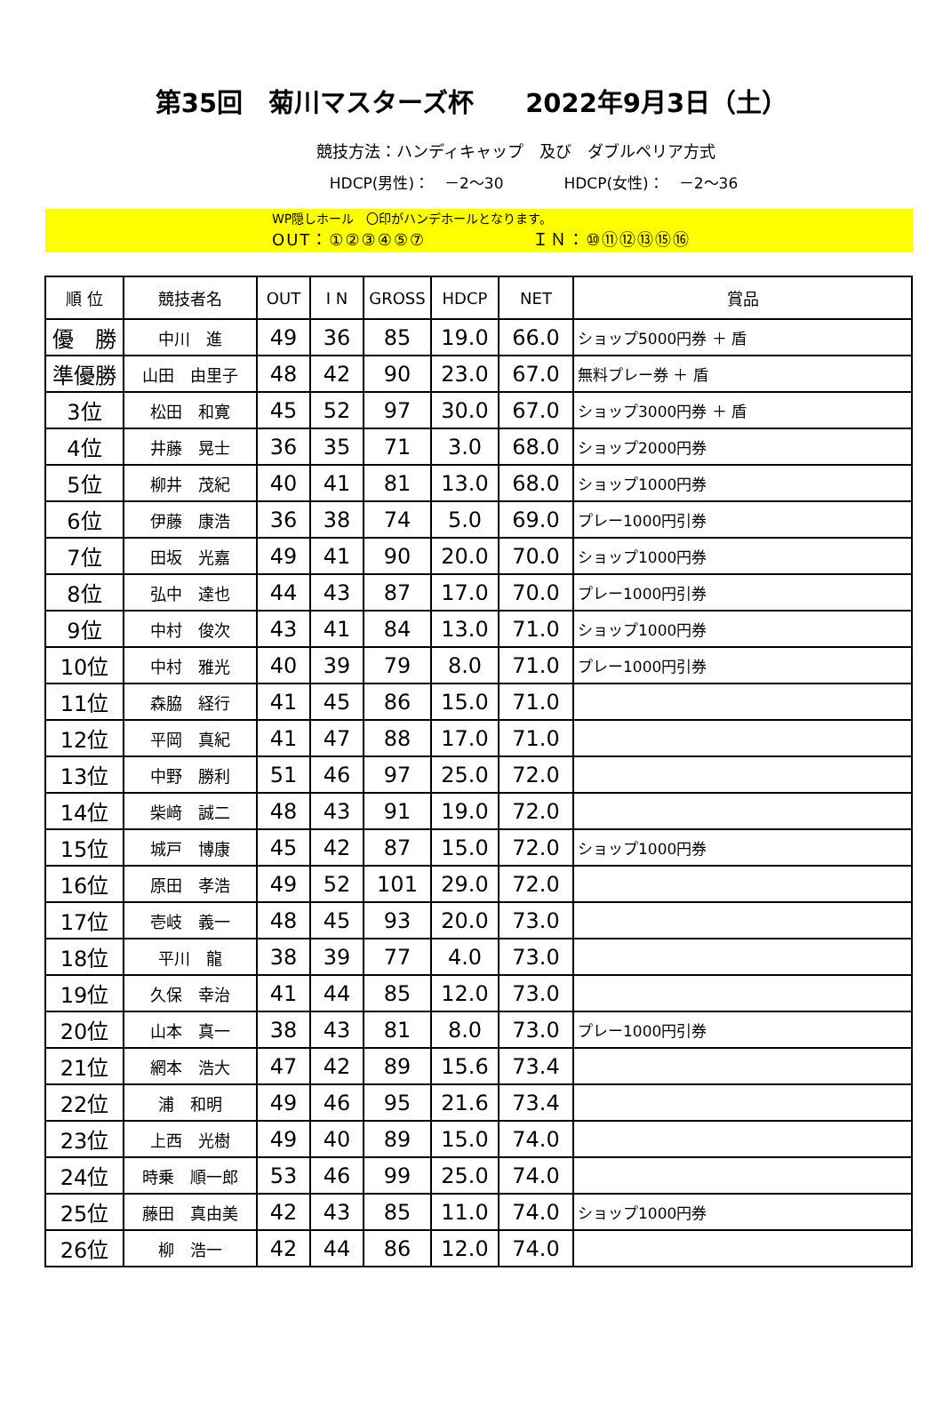第35回　菊川マスターズ杯　　2022年9月3日（土）
競技方法：ハンディキャップ　及び　ダブルペリア方式
HDCP(男性)：　－2～30　　　　HDCP(女性)：　－2～36
WP隠しホール　〇印がハンデホールとなります。
OUT：①②③④⑤⑦　　　　　　ＩＮ：⑩⑪⑫⑬⑮⑯
| 順 位 | 競技者名 | OUT | I N | GROSS | HDCP | NET | 賞品 |
| --- | --- | --- | --- | --- | --- | --- | --- |
| 優 勝 | 中川 進 | 49 | 36 | 85 | 19.0 | 66.0 | ショップ5000円券 ＋ 盾 |
| 準優勝 | 山田 由里子 | 48 | 42 | 90 | 23.0 | 67.0 | 無料プレー券 ＋ 盾 |
| 3位 | 松田 和寛 | 45 | 52 | 97 | 30.0 | 67.0 | ショップ3000円券 ＋ 盾 |
| 4位 | 井藤 晃士 | 36 | 35 | 71 | 3.0 | 68.0 | ショップ2000円券 |
| 5位 | 柳井 茂紀 | 40 | 41 | 81 | 13.0 | 68.0 | ショップ1000円券 |
| 6位 | 伊藤 康浩 | 36 | 38 | 74 | 5.0 | 69.0 | プレー1000円引券 |
| 7位 | 田坂 光嘉 | 49 | 41 | 90 | 20.0 | 70.0 | ショップ1000円券 |
| 8位 | 弘中 達也 | 44 | 43 | 87 | 17.0 | 70.0 | プレー1000円引券 |
| 9位 | 中村 俊次 | 43 | 41 | 84 | 13.0 | 71.0 | ショップ1000円券 |
| 10位 | 中村 雅光 | 40 | 39 | 79 | 8.0 | 71.0 | プレー1000円引券 |
| 11位 | 森脇 経行 | 41 | 45 | 86 | 15.0 | 71.0 | |
| 12位 | 平岡 真紀 | 41 | 47 | 88 | 17.0 | 71.0 | |
| 13位 | 中野 勝利 | 51 | 46 | 97 | 25.0 | 72.0 | |
| 14位 | 柴﨑 誠二 | 48 | 43 | 91 | 19.0 | 72.0 | |
| 15位 | 城戸 博康 | 45 | 42 | 87 | 15.0 | 72.0 | ショップ1000円券 |
| 16位 | 原田 孝浩 | 49 | 52 | 101 | 29.0 | 72.0 | |
| 17位 | 壱岐 義一 | 48 | 45 | 93 | 20.0 | 73.0 | |
| 18位 | 平川 龍 | 38 | 39 | 77 | 4.0 | 73.0 | |
| 19位 | 久保 幸治 | 41 | 44 | 85 | 12.0 | 73.0 | |
| 20位 | 山本 真一 | 38 | 43 | 81 | 8.0 | 73.0 | プレー1000円引券 |
| 21位 | 網本 浩大 | 47 | 42 | 89 | 15.6 | 73.4 | |
| 22位 | 浦 和明 | 49 | 46 | 95 | 21.6 | 73.4 | |
| 23位 | 上西 光樹 | 49 | 40 | 89 | 15.0 | 74.0 | |
| 24位 | 時乗 順一郎 | 53 | 46 | 99 | 25.0 | 74.0 | |
| 25位 | 藤田 真由美 | 42 | 43 | 85 | 11.0 | 74.0 | ショップ1000円券 |
| 26位 | 柳 浩一 | 42 | 44 | 86 | 12.0 | 74.0 | |